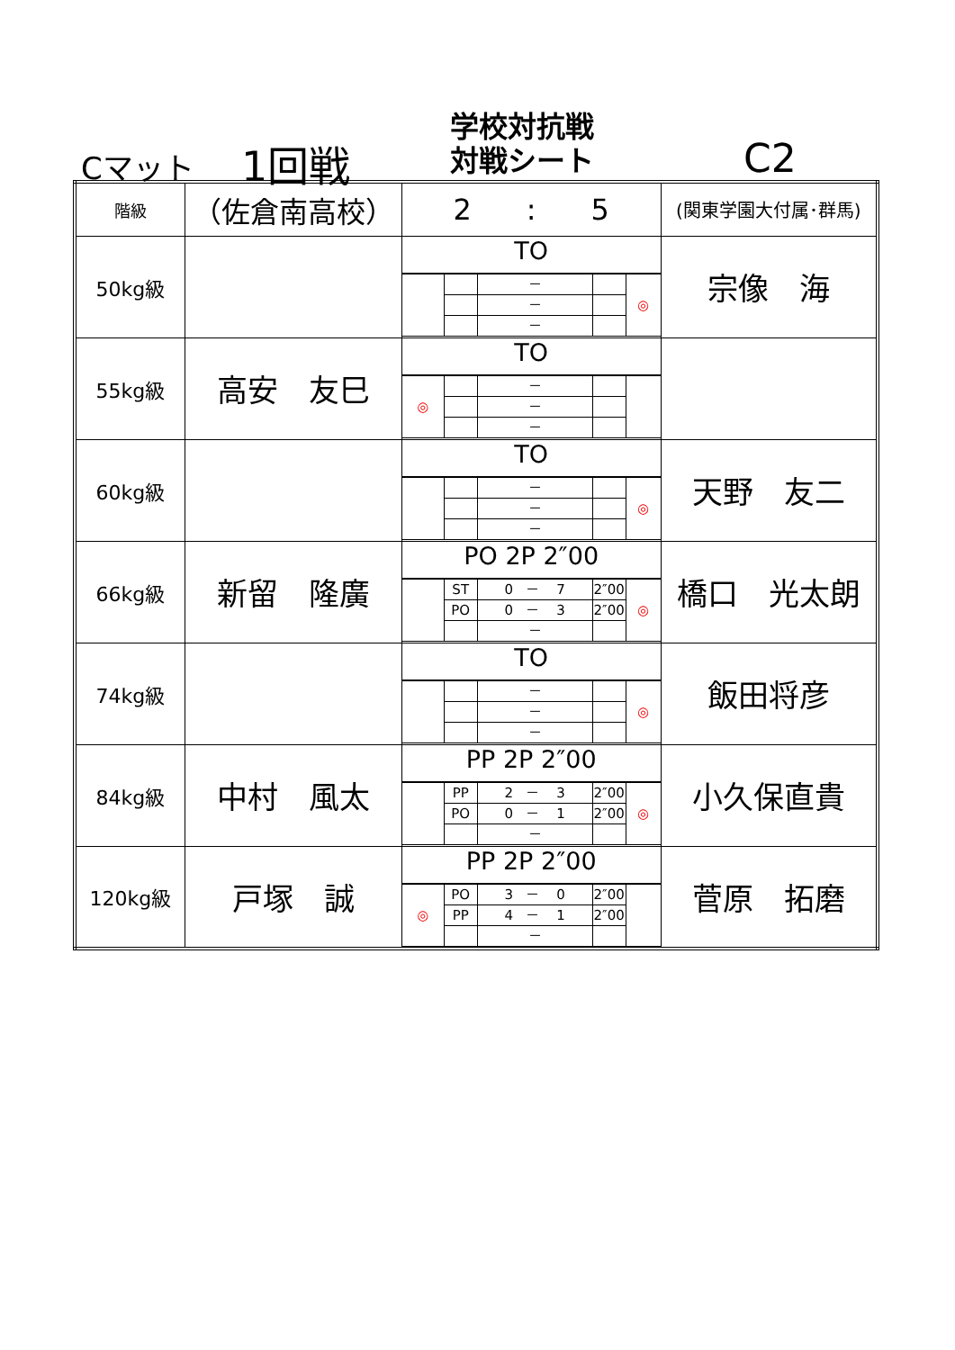Cマット 1回戦
学校対抗戦
対戦シート
C2
| 階級 | （佐倉南高校） | 2 : 5 | (関東学園大付属･群馬) |
| 50kg級 | | TO / / / － / / ◎ / / / / － / / / / / / － / / / | 宗像 海 |
| 55kg級 | 高安 友巳 | TO / ◎ / / － / / / / / / － / / / / / / － / / / | |
| 60kg級 | | TO / / / － / / ◎ / / / / － / / / / / / － / / / | 天野 友二 |
| 66kg級 | 新留 隆廣 | PO 2P 2″00 / / ST / 0 － 7 / 2″00 / ◎ / / / PO / 0 － 3 / 2″00 / / / / / － / / / | 橋口 光太朗 |
| 74kg級 | | TO / / / － / / ◎ / / / / － / / / / / / － / / / | 飯田将彦 |
| 84kg級 | 中村 風太 | PP 2P 2″00 / / PP / 2 － 3 / 2″00 / ◎ / / / PO / 0 － 1 / 2″00 / / / / / － / / / | 小久保直貴 |
| 120kg級 | 戸塚 誠 | PP 2P 2″00 / ◎ / PO / 3 － 0 / 2″00 / / / / PP / 4 － 1 / 2″00 / / / / / － / / / | 菅原 拓磨 |